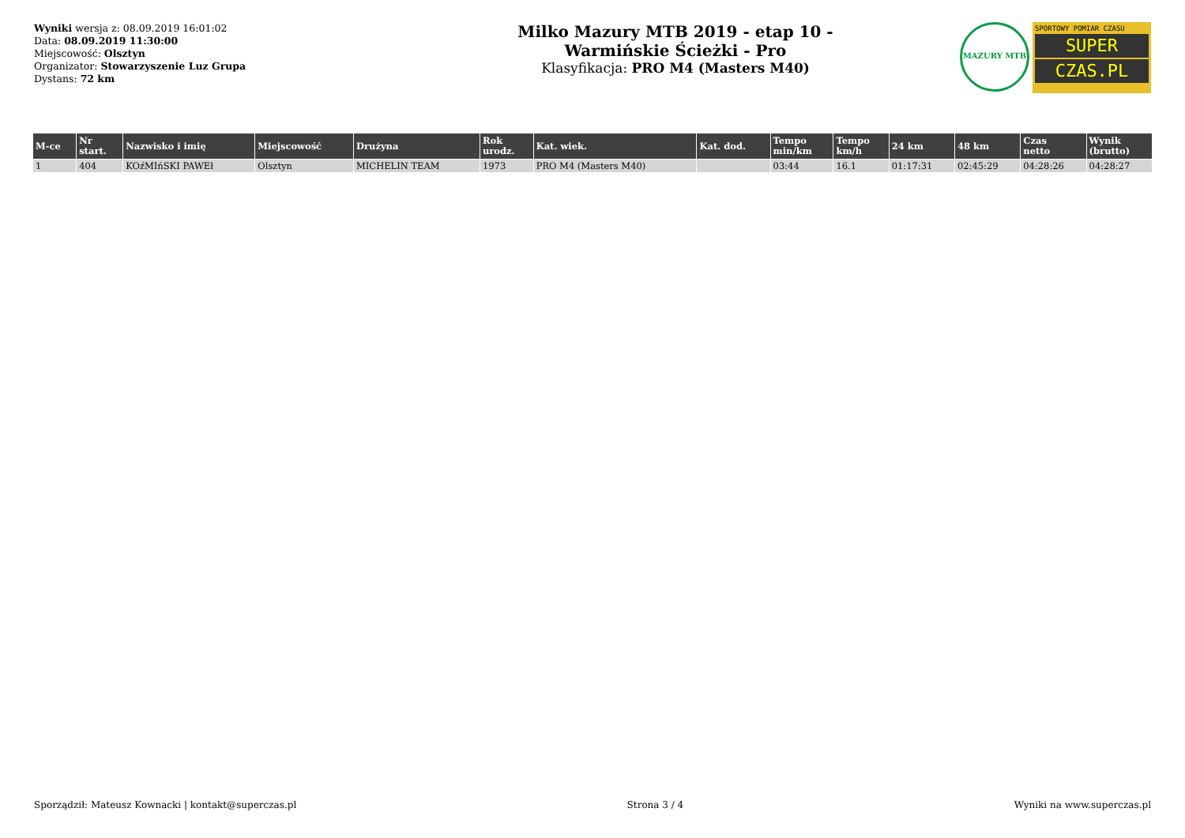Wyniki wersja z: 08.09.2019 16:01:02
Data: 08.09.2019 11:30:00
Miejscowość: Olsztyn
Organizator: Stowarzyszenie Luz Grupa
Dystans: 72 km
Milko Mazury MTB 2019 - etap 10 -
Warmińskie Ścieżki - Pro
Klasyfikacja: PRO M4 (Masters M40)
MAZURY MTB
SPORTOWY POMIAR CZASU
SUPER
CZAS.PL
| M-ce | Nr start. | Nazwisko i imię | Miejscowość | Drużyna | Rok urodz. | Kat. wiek. | Kat. dod. | Tempo min/km | Tempo km/h | 24 km | 48 km | Czas netto | Wynik (brutto) |
| --- | --- | --- | --- | --- | --- | --- | --- | --- | --- | --- | --- | --- | --- |
| 1 | 404 | KOźMIńSKI PAWEł | Olsztyn | MICHELIN TEAM | 1973 | PRO M4 (Masters M40) | | 03:44 | 16.1 | 01:17:31 | 02:45:29 | 04:28:26 | 04:28:27 |
Sporządził: Mateusz Kownacki | kontakt@superczas.pl Strona 3 / 4 Wyniki na www.superczas.pl